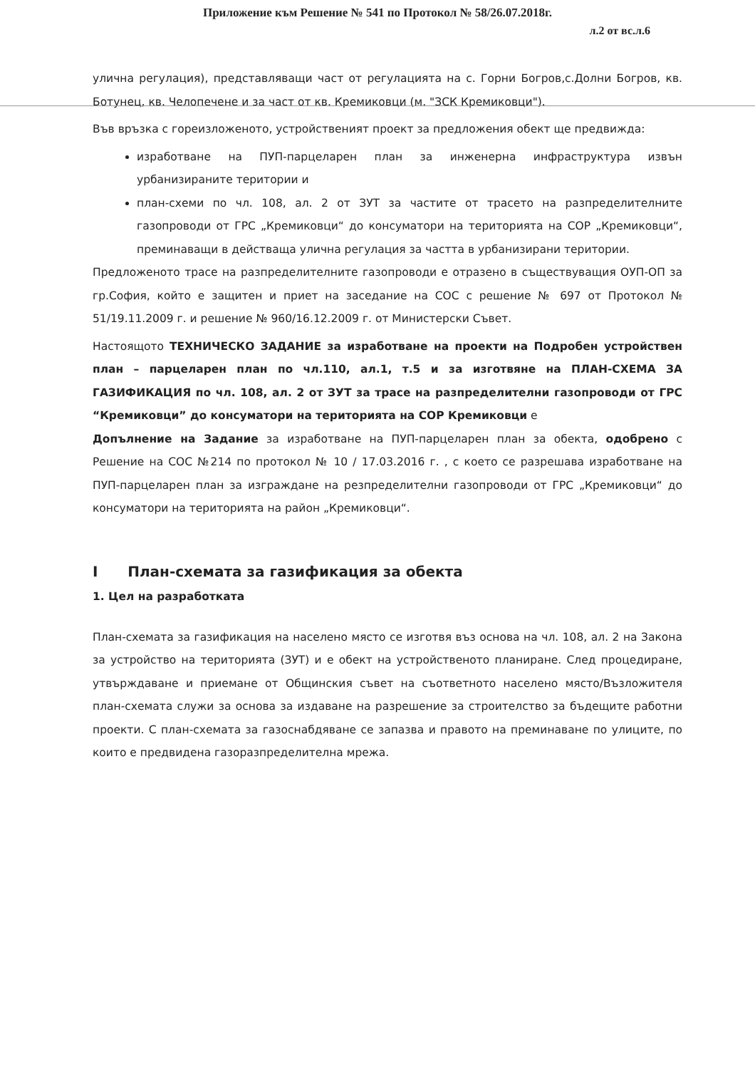Приложение към Решение № 541 по Протокол № 58/26.07.2018г.
л.2 от вс.л.6
улична регулация), представляващи част от регулацията на с. Горни Богров,с.Долни Богров, кв. Ботунец, кв. Челопечене и за част от кв. Кремиковци (м. "ЗСК Кремиковци").
Във връзка с гореизложеното, устройственият проект за предложения обект ще предвижда:
изработване на ПУП-парцеларен план за инженерна инфраструктура извън урбанизираните територии и
план-схеми по чл. 108, ал. 2 от ЗУТ за частите от трасето на разпределителните газопроводи от ГРС „Кремиковци“ до консуматори на територията на СОР „Кремиковци“, преминаващи в действаща улична регулация за частта в урбанизирани територии.
Предложеното трасе на разпределителните газопроводи е отразено в съществуващия ОУП-ОП за гр.София, който е защитен и приет на заседание на СОС с решение № 697 от Протокол № 51/19.11.2009 г. и решение № 960/16.12.2009 г. от Министерски Съвет.
Настоящото ТЕХНИЧЕСКО ЗАДАНИЕ за изработване на проекти на Подробен устройствен план – парцеларен план по чл.110, ал.1, т.5 и за изготвяне на ПЛАН-СХЕМА ЗА ГАЗИФИКАЦИЯ по чл. 108, ал. 2 от ЗУТ за трасе на разпределителни газопроводи от ГРС “Кремиковци” до консуматори на територията на СОР Кремиковци е
Допълнение на Задание за изработване на ПУП-парцеларен план за обекта, одобрено с Решение на СОС №214 по протокол № 10 / 17.03.2016 г. , с което се разрешава изработване на ПУП-парцеларен план за изграждане на резпределителни газопроводи от ГРС „Кремиковци“ до консуматори на територията на район „Кремиковци“.
I План-схемата за газификация за обекта
1. Цел на разработката
План-схемата за газификация на населено място се изготвя въз основа на чл. 108, ал. 2 на Закона за устройство на територията (ЗУТ) и е обект на устройственото планиране. След процедиране, утвърждаване и приемане от Общинския съвет на съответното населено място/Възложителя план-схемата служи за основа за издаване на разрешение за строителство за бъдещите работни проекти. С план-схемата за газоснабдяване се запазва и правото на преминаване по улиците, по които е предвидена газоразпределителна мрежа.